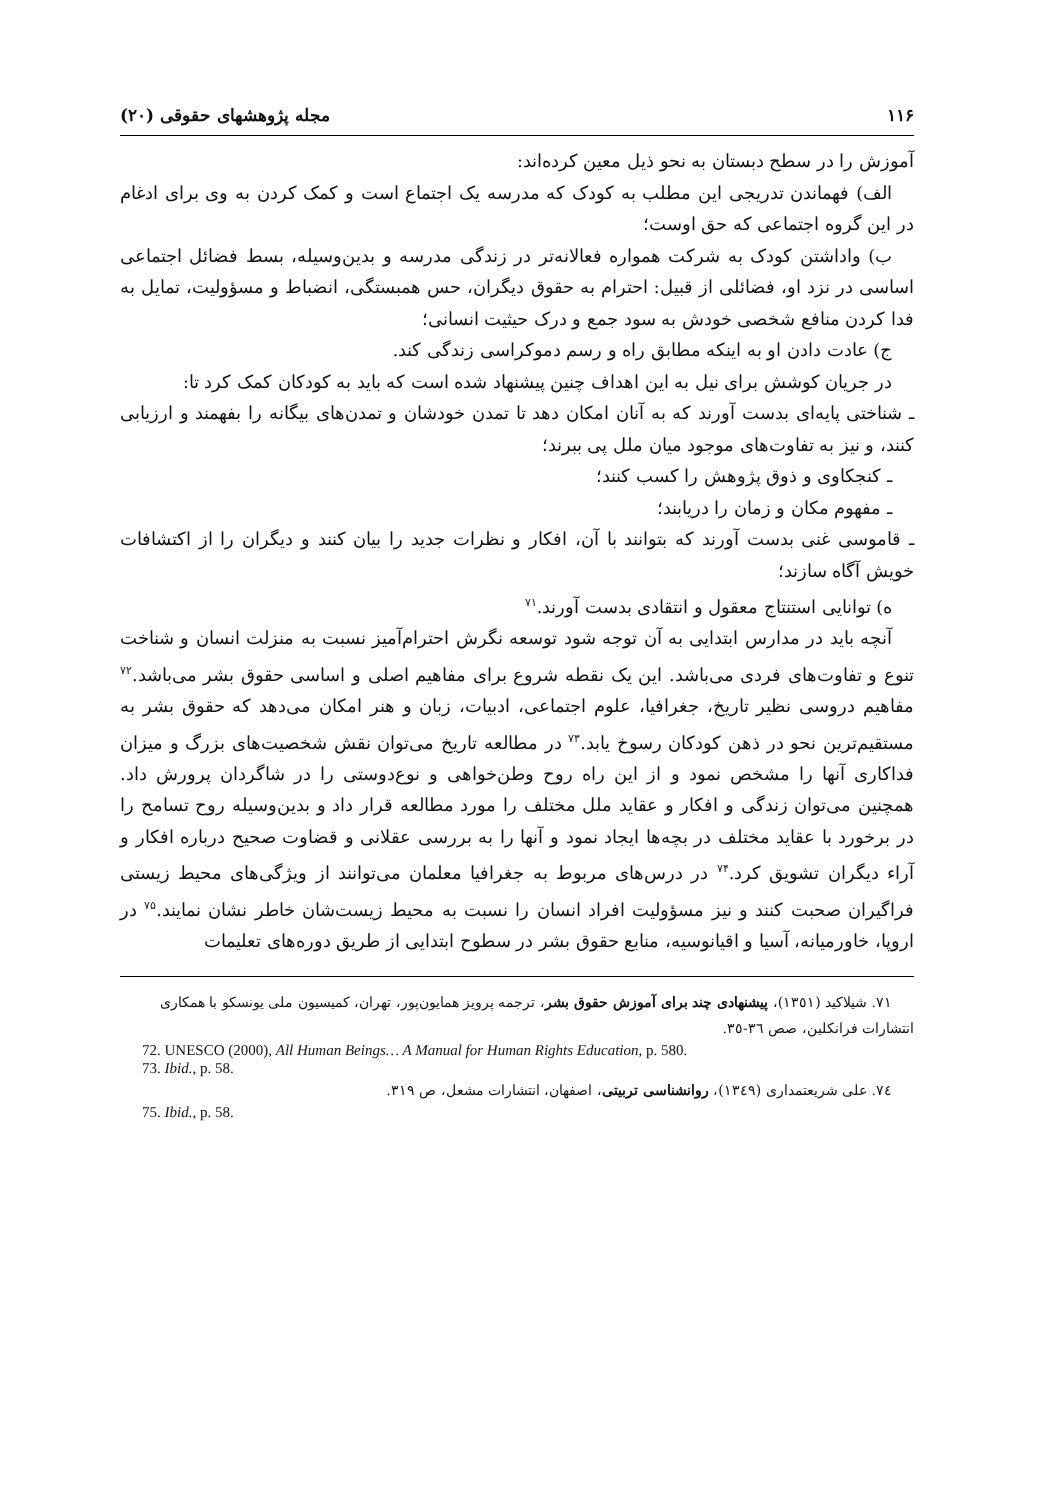۱۱۶ مجله پژوهشهای حقوقی (۲۰)
آموزش را در سطح دبستان به نحو ذیل معین کرده‌اند:
الف) فهماندن تدریجی این مطلب به کودک که مدرسه یک اجتماع است و کمک کردن به وی برای ادغام در این گروه اجتماعی که حق اوست؛
ب) واداشتن کودک به شرکت همواره فعالانه‌تر در زندگی مدرسه و بدین‌وسیله، بسط فضائل اجتماعی اساسی در نزد او، فضائلی از قبیل: احترام به حقوق دیگران، حس همبستگی، انضباط و مسؤولیت، تمایل به فدا کردن منافع شخصی خودش به سود جمع و درک حیثیت انسانی؛
ج) عادت دادن او به اینکه مطابق راه و رسم دموکراسی زندگی کند.
در جریان کوشش برای نیل به این اهداف چنین پیشنهاد شده است که باید به کودکان کمک کرد تا:
ـ شناختی پایه‌ای بدست آورند که به آنان امکان دهد تا تمدن خودشان و تمدن‌های بیگانه را بفهمند و ارزیابی کنند، و نیز به تفاوت‌های موجود میان ملل پی ببرند؛
ـ کنجکاوی و ذوق پژوهش را کسب کنند؛
ـ مفهوم مکان و زمان را دریابند؛
ـ قاموسی غنی بدست آورند که بتوانند با آن، افکار و نظرات جدید را بیان کنند و دیگران را از اکتشافات خویش آگاه سازند؛
ه) توانایی استنتاج معقول و انتقادی بدست آورند.<sup>۷۱</sup>
آنچه باید در مدارس ابتدایی به آن توجه شود توسعه نگرش احترام‌آمیز نسبت به منزلت انسان و شناخت تنوع و تفاوت‌های فردی می‌باشد. این یک نقطه شروع برای مفاهیم اصلی و اساسی حقوق بشر می‌باشد.<sup>۷۲</sup> مفاهیم دروسی نظیر تاریخ، جغرافیا، علوم اجتماعی، ادبیات، زبان و هنر امکان می‌دهد که حقوق بشر به مستقیم‌ترین نحو در ذهن کودکان رسوخ یابد.<sup>۷۳</sup> در مطالعه تاریخ می‌توان نقش شخصیت‌های بزرگ و میزان فداکاری آنها را مشخص نمود و از این راه روح وطن‌خواهی و نوع‌دوستی را در شاگردان پرورش داد. همچنین می‌توان زندگی و افکار و عقاید ملل مختلف را مورد مطالعه قرار داد و بدین‌وسیله روح تسامح را در برخورد با عقاید مختلف در بچه‌ها ایجاد نمود و آنها را به بررسی عقلانی و قضاوت صحیح درباره افکار و آراء دیگران تشویق کرد.<sup>۷۴</sup> در درس‌های مربوط به جغرافیا معلمان می‌توانند از ویژگی‌های محیط زیستی فراگیران صحبت کنند و نیز مسؤولیت افراد انسان را نسبت به محیط زیست‌شان خاطر نشان نمایند.<sup>۷۵</sup> در اروپا، خاورمیانه، آسیا و اقیانوسیه، منابع حقوق بشر در سطوح ابتدایی از طریق دوره‌های تعلیمات
٧١. شیلاکید (١٣٥١)، پیشنهادی چند برای آموزش حقوق بشر، ترجمه پرویز همایون‌پور، تهران، کمیسیون ملی یونسکو با همکاری انتشارات فرانکلین، صص ٣٦-٣٥.
72. UNESCO (2000), All Human Beings… A Manual for Human Rights Education, p. 580.
73. Ibid., p. 58.
٧٤. علی شریعتمداری (١٣٤٩)، روانشناسی تربیتی، اصفهان، انتشارات مشعل، ص ٣١٩.
75. Ibid., p. 58.